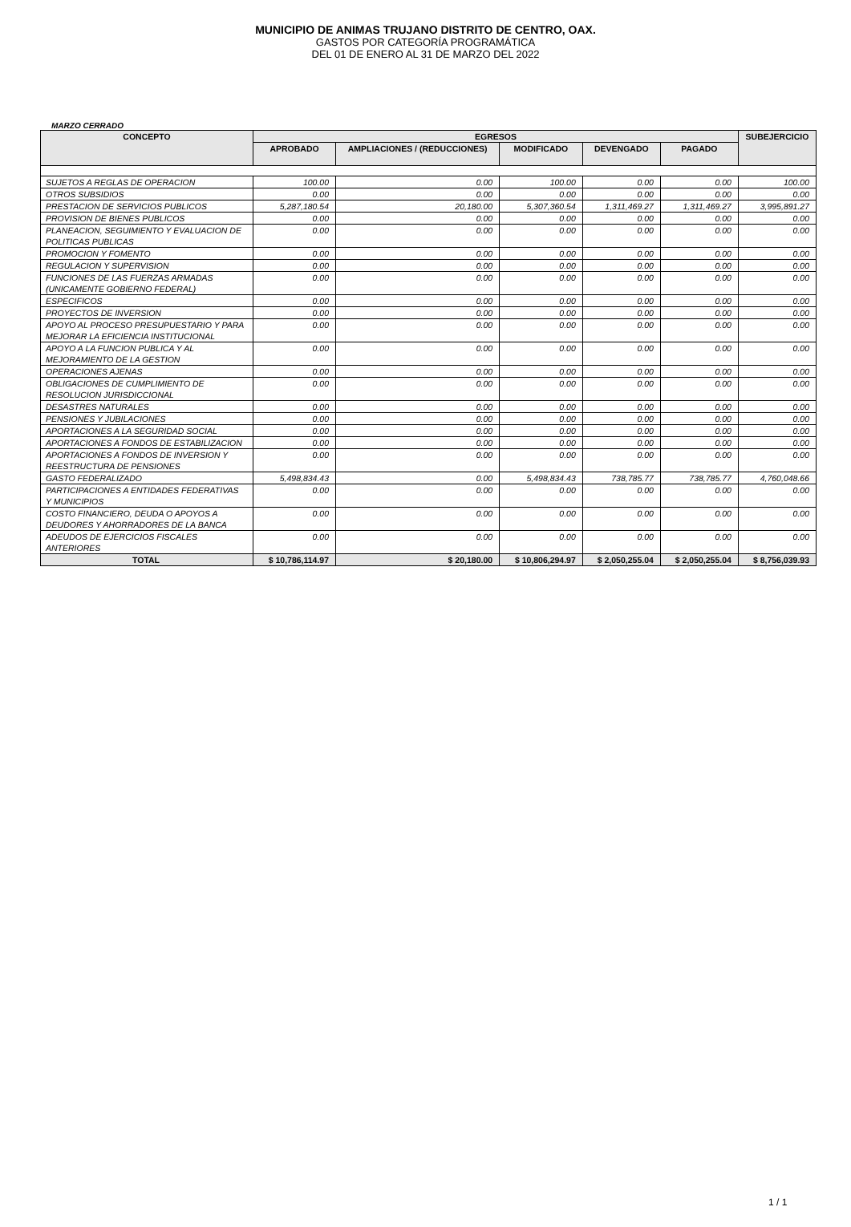MUNICIPIO DE ANIMAS TRUJANO DISTRITO DE CENTRO, OAX.
GASTOS POR CATEGORÍA PROGRAMÁTICA
DEL 01 DE ENERO AL 31 DE MARZO DEL 2022
MARZO CERRADO
| CONCEPTO | EGRESOS | | | | | SUBEJERCICIO |
| --- | --- | --- | --- | --- | --- | --- |
| | APROBADO | AMPLIACIONES / (REDUCCIONES) | MODIFICADO | DEVENGADO | PAGADO | |
| SUJETOS A REGLAS DE OPERACION | 100.00 | 0.00 | 100.00 | 0.00 | 0.00 | 100.00 |
| OTROS SUBSIDIOS | 0.00 | 0.00 | 0.00 | 0.00 | 0.00 | 0.00 |
| PRESTACION DE SERVICIOS PUBLICOS | 5,287,180.54 | 20,180.00 | 5,307,360.54 | 1,311,469.27 | 1,311,469.27 | 3,995,891.27 |
| PROVISION DE BIENES PUBLICOS | 0.00 | 0.00 | 0.00 | 0.00 | 0.00 | 0.00 |
| PLANEACION, SEGUIMIENTO Y EVALUACION DE POLITICAS PUBLICAS | 0.00 | 0.00 | 0.00 | 0.00 | 0.00 | 0.00 |
| PROMOCION Y FOMENTO | 0.00 | 0.00 | 0.00 | 0.00 | 0.00 | 0.00 |
| REGULACION Y SUPERVISION | 0.00 | 0.00 | 0.00 | 0.00 | 0.00 | 0.00 |
| FUNCIONES DE LAS FUERZAS ARMADAS (UNICAMENTE GOBIERNO FEDERAL) | 0.00 | 0.00 | 0.00 | 0.00 | 0.00 | 0.00 |
| ESPECIFICOS | 0.00 | 0.00 | 0.00 | 0.00 | 0.00 | 0.00 |
| PROYECTOS DE INVERSION | 0.00 | 0.00 | 0.00 | 0.00 | 0.00 | 0.00 |
| APOYO AL PROCESO PRESUPUESTARIO Y PARA MEJORAR LA EFICIENCIA INSTITUCIONAL | 0.00 | 0.00 | 0.00 | 0.00 | 0.00 | 0.00 |
| APOYO A LA FUNCION PUBLICA Y AL MEJORAMIENTO DE LA GESTION | 0.00 | 0.00 | 0.00 | 0.00 | 0.00 | 0.00 |
| OPERACIONES AJENAS | 0.00 | 0.00 | 0.00 | 0.00 | 0.00 | 0.00 |
| OBLIGACIONES DE CUMPLIMIENTO DE RESOLUCION JURISDICCIONAL | 0.00 | 0.00 | 0.00 | 0.00 | 0.00 | 0.00 |
| DESASTRES NATURALES | 0.00 | 0.00 | 0.00 | 0.00 | 0.00 | 0.00 |
| PENSIONES Y JUBILACIONES | 0.00 | 0.00 | 0.00 | 0.00 | 0.00 | 0.00 |
| APORTACIONES A LA SEGURIDAD SOCIAL | 0.00 | 0.00 | 0.00 | 0.00 | 0.00 | 0.00 |
| APORTACIONES A FONDOS DE ESTABILIZACION | 0.00 | 0.00 | 0.00 | 0.00 | 0.00 | 0.00 |
| APORTACIONES A FONDOS DE INVERSION Y REESTRUCTURA DE PENSIONES | 0.00 | 0.00 | 0.00 | 0.00 | 0.00 | 0.00 |
| GASTO FEDERALIZADO | 5,498,834.43 | 0.00 | 5,498,834.43 | 738,785.77 | 738,785.77 | 4,760,048.66 |
| PARTICIPACIONES A ENTIDADES FEDERATIVAS Y MUNICIPIOS | 0.00 | 0.00 | 0.00 | 0.00 | 0.00 | 0.00 |
| COSTO FINANCIERO, DEUDA O APOYOS A DEUDORES Y AHORRADORES DE LA BANCA | 0.00 | 0.00 | 0.00 | 0.00 | 0.00 | 0.00 |
| ADEUDOS DE EJERCICIOS FISCALES ANTERIORES | 0.00 | 0.00 | 0.00 | 0.00 | 0.00 | 0.00 |
| TOTAL | $ 10,786,114.97 | $ 20,180.00 | $ 10,806,294.97 | $ 2,050,255.04 | $ 2,050,255.04 | $ 8,756,039.93 |
1 / 1